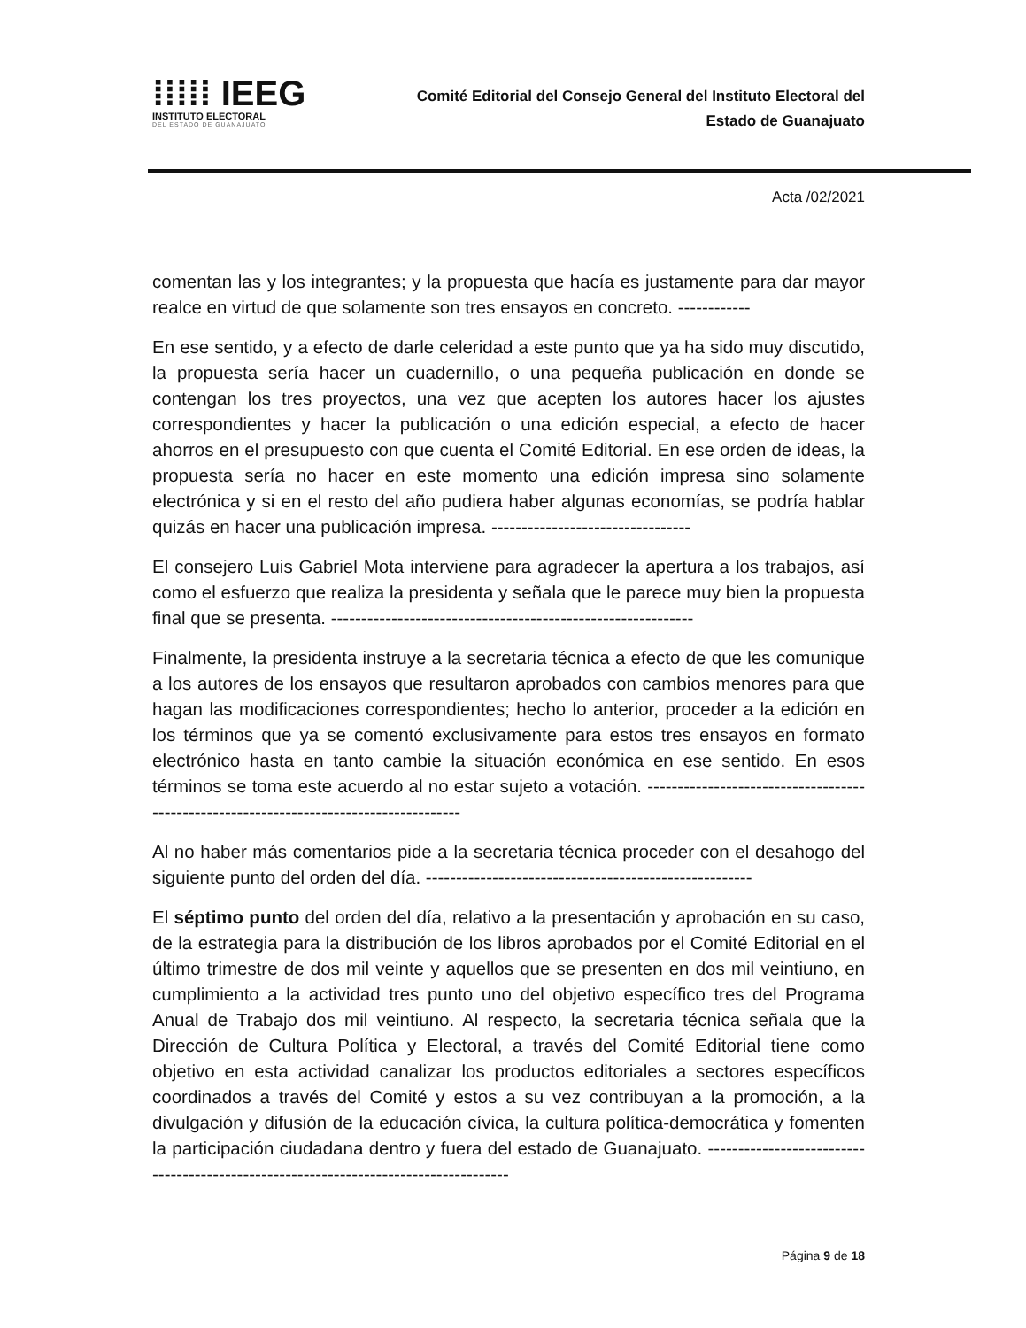⁞⁞⁞⁞⁞ IEEG
INSTITUTO ELECTORAL
DEL ESTADO DE GUANAJUATO
Comité Editorial del Consejo General del Instituto Electoral del
Estado de Guanajuato
Acta /02/2021
comentan las y los integrantes; y la propuesta que hacía es justamente para dar mayor realce en virtud de que solamente son tres ensayos en concreto. ------------
En ese sentido, y a efecto de darle celeridad a este punto que ya ha sido muy discutido, la propuesta sería hacer un cuadernillo, o una pequeña publicación en donde se contengan los tres proyectos, una vez que acepten los autores hacer los ajustes correspondientes y hacer la publicación o una edición especial, a efecto de hacer ahorros en el presupuesto con que cuenta el Comité Editorial. En ese orden de ideas, la propuesta sería no hacer en este momento una edición impresa sino solamente electrónica y si en el resto del año pudiera haber algunas economías, se podría hablar quizás en hacer una publicación impresa. ---------------------------------
El consejero Luis Gabriel Mota interviene para agradecer la apertura a los trabajos, así como el esfuerzo que realiza la presidenta y señala que le parece muy bien la propuesta final que se presenta. ------------------------------------------------------------
Finalmente, la presidenta instruye a la secretaria técnica a efecto de que les comunique a los autores de los ensayos que resultaron aprobados con cambios menores para que hagan las modificaciones correspondientes; hecho lo anterior, proceder a la edición en los términos que ya se comentó exclusivamente para estos tres ensayos en formato electrónico hasta en tanto cambie la situación económica en ese sentido. En esos términos se toma este acuerdo al no estar sujeto a votación. ---------------------------------------------------------------------------------------
Al no haber más comentarios pide a la secretaria técnica proceder con el desahogo del siguiente punto del orden del día. ------------------------------------------------------
El séptimo punto del orden del día, relativo a la presentación y aprobación en su caso, de la estrategia para la distribución de los libros aprobados por el Comité Editorial en el último trimestre de dos mil veinte y aquellos que se presenten en dos mil veintiuno, en cumplimiento a la actividad tres punto uno del objetivo específico tres del Programa Anual de Trabajo dos mil veintiuno. Al respecto, la secretaria técnica señala que la Dirección de Cultura Política y Electoral, a través del Comité Editorial tiene como objetivo en esta actividad canalizar los productos editoriales a sectores específicos coordinados a través del Comité y estos a su vez contribuyan a la promoción, a la divulgación y difusión de la educación cívica, la cultura política-democrática y fomenten la participación ciudadana dentro y fuera del estado de Guanajuato. -------------------------------------------------------------------------------------
Página 9 de 18